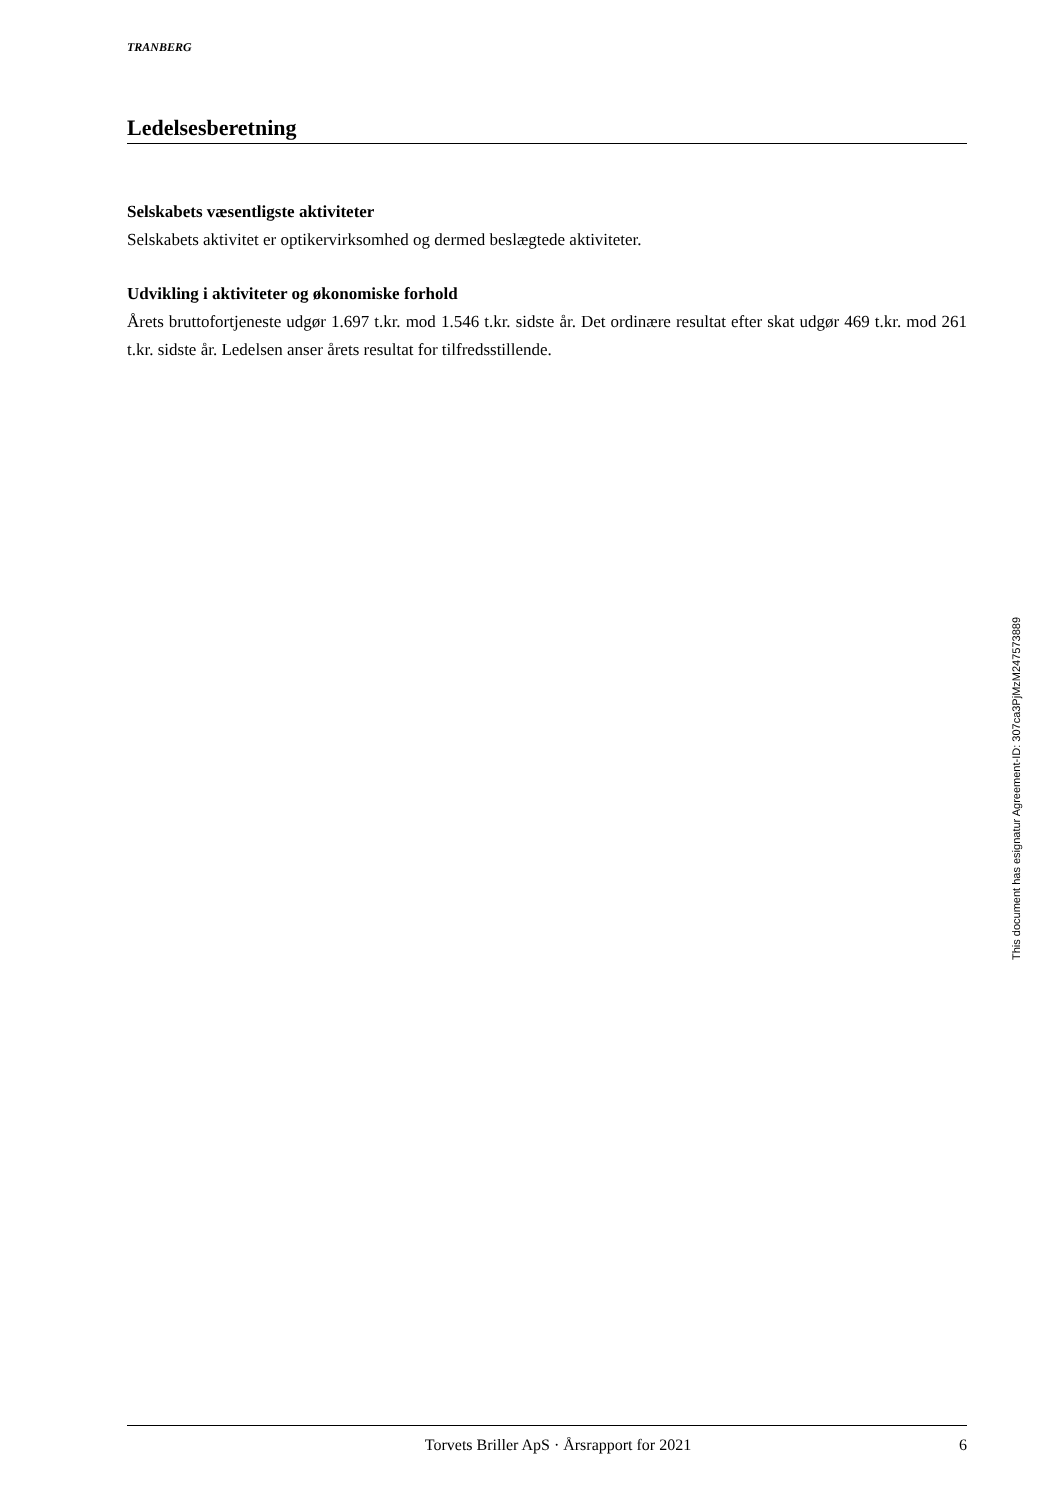TRANBERG
Ledelsesberetning
Selskabets væsentligste aktiviteter
Selskabets aktivitet er optikervirksomhed og dermed beslægtede aktiviteter.
Udvikling i aktiviteter og økonomiske forhold
Årets bruttofortjeneste udgør 1.697 t.kr. mod 1.546 t.kr. sidste år. Det ordinære resultat efter skat udgør 469 t.kr. mod 261 t.kr. sidste år. Ledelsen anser årets resultat for tilfredsstillende.
Torvets Briller ApS · Årsrapport for 2021 6
This document has esignatur Agreement-ID: 307ca3PjMzM247573889